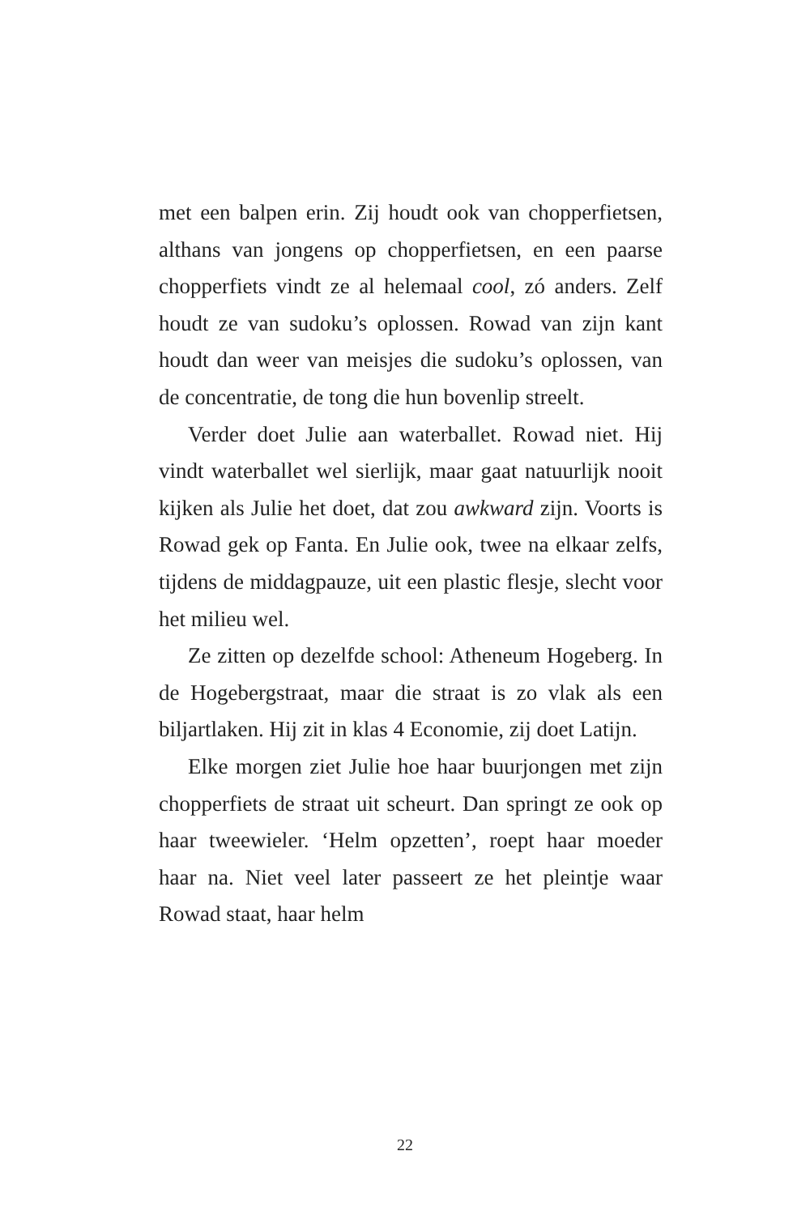met een balpen erin. Zij houdt ook van chopperfietsen, althans van jongens op chopperfietsen, en een paarse chopperfiets vindt ze al helemaal cool, zó anders. Zelf houdt ze van sudoku’s oplossen. Rowad van zijn kant houdt dan weer van meisjes die sudoku’s oplossen, van de concentratie, de tong die hun bovenlip streelt.
Verder doet Julie aan waterballet. Rowad niet. Hij vindt waterballet wel sierlijk, maar gaat natuurlijk nooit kijken als Julie het doet, dat zou awkward zijn. Voorts is Rowad gek op Fanta. En Julie ook, twee na elkaar zelfs, tijdens de middagpauze, uit een plastic flesje, slecht voor het milieu wel.
Ze zitten op dezelfde school: Atheneum Hogeberg. In de Hogebergstraat, maar die straat is zo vlak als een biljartlaken. Hij zit in klas 4 Economie, zij doet Latijn.
Elke morgen ziet Julie hoe haar buurjongen met zijn chopperfiets de straat uit scheurt. Dan springt ze ook op haar tweewieler. ‘Helm opzetten’, roept haar moeder haar na. Niet veel later passeert ze het pleintje waar Rowad staat, haar helm
22